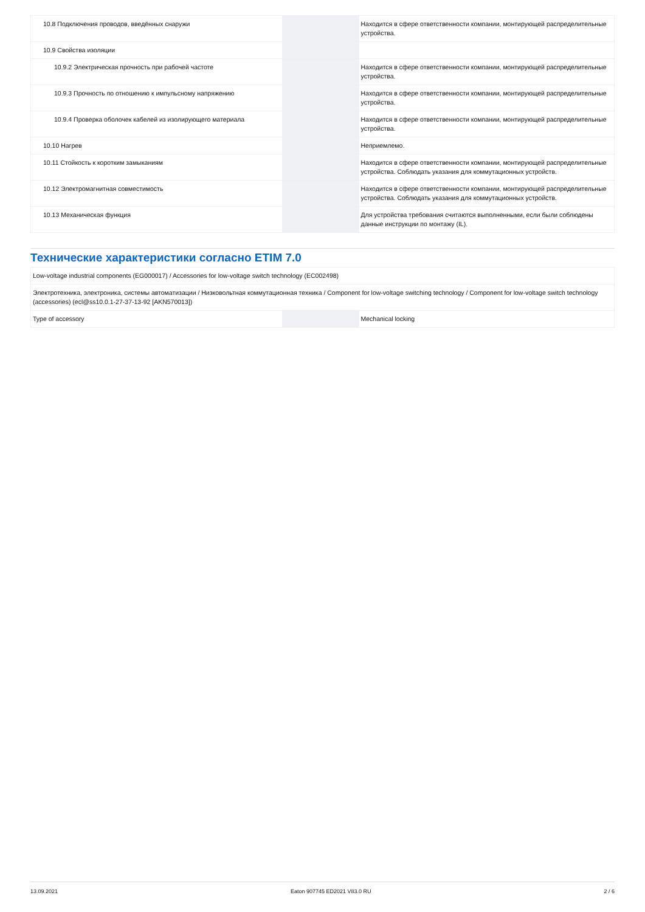| 10.8 Подключения проводов, введённых снаружи | | | Находится в сфере ответственности компании, монтирующей распределительные устройства. |
| 10.9 Свойства изоляции | | | |
| 10.9.2 Электрическая прочность при рабочей частоте | | | Находится в сфере ответственности компании, монтирующей распределительные устройства. |
| 10.9.3 Прочность по отношению к импульсному напряжению | | | Находится в сфере ответственности компании, монтирующей распределительные устройства. |
| 10.9.4 Проверка оболочек кабелей из изолирующего материала | | | Находится в сфере ответственности компании, монтирующей распределительные устройства. |
| 10.10 Нагрев | | | Неприемлемо. |
| 10.11 Стойкость к коротким замыканиям | | | Находится в сфере ответственности компании, монтирующей распределительные устройства. Соблюдать указания для коммутационных устройств. |
| 10.12 Электромагнитная совместимость | | | Находится в сфере ответственности компании, монтирующей распределительные устройства. Соблюдать указания для коммутационных устройств. |
| 10.13 Механическая функция | | | Для устройства требования считаются выполненными, если были соблюдены данные инструкции по монтажу (IL). |
Технические характеристики согласно ETIM 7.0
| Low-voltage industrial components (EG000017) / Accessories for low-voltage switch technology (EC002498) | | | |
| Электротехника, электроника, системы автоматизации / Низковольтная коммутационная техника / Component for low-voltage switching technology / Component for low-voltage switch technology (accessories) (ecl@ss10.0.1-27-37-13-92 [AKN570013]) | | | |
| Type of accessory | | | Mechanical locking |
13.09.2021 Eaton 907745 ED2021 V83.0 RU 2 / 6